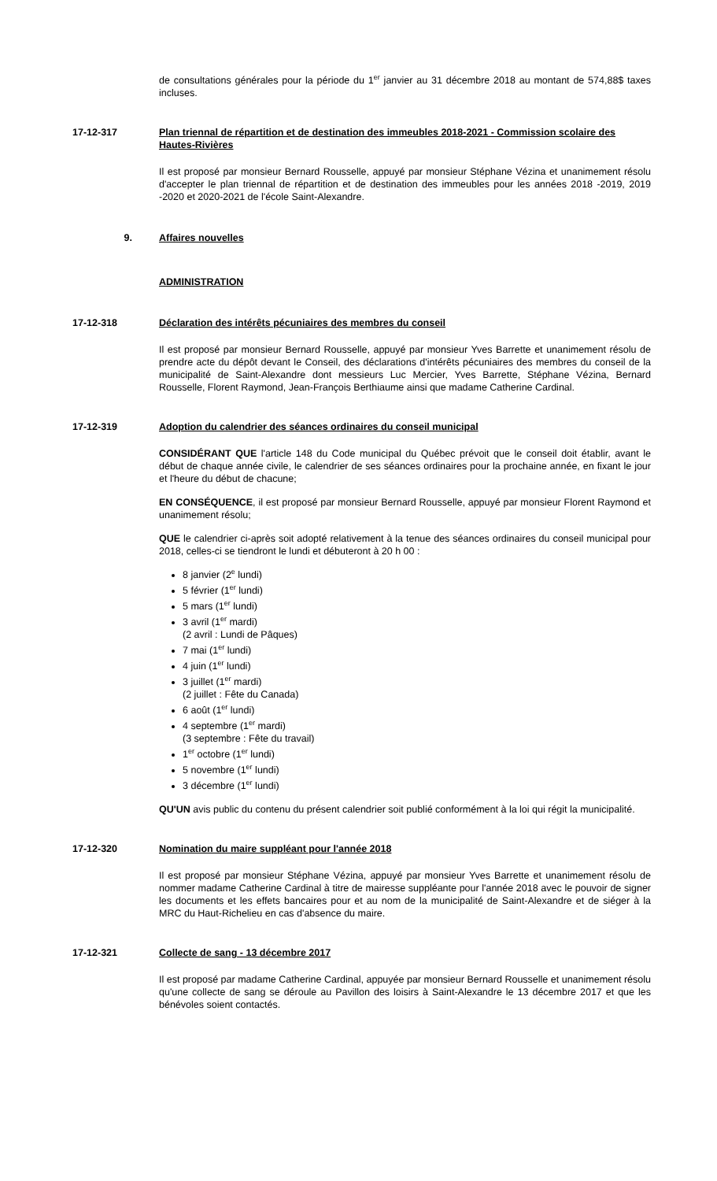de consultations générales pour la période du 1<sup>er</sup> janvier au 31 décembre 2018 au montant de 574,88$ taxes incluses.
17-12-317 Plan triennal de répartition et de destination des immeubles 2018-2021 - Commission scolaire des Hautes-Rivières
Il est proposé par monsieur Bernard Rousselle, appuyé par monsieur Stéphane Vézina et unanimement résolu d'accepter le plan triennal de répartition et de destination des immeubles pour les années 2018 -2019, 2019 -2020 et 2020-2021 de l'école Saint-Alexandre.
9. Affaires nouvelles
ADMINISTRATION
17-12-318 Déclaration des intérêts pécuniaires des membres du conseil
Il est proposé par monsieur Bernard Rousselle, appuyé par monsieur Yves Barrette et unanimement résolu de prendre acte du dépôt devant le Conseil, des déclarations d'intérêts pécuniaires des membres du conseil de la municipalité de Saint-Alexandre dont messieurs Luc Mercier, Yves Barrette, Stéphane Vézina, Bernard Rousselle, Florent Raymond, Jean-François Berthiaume ainsi que madame Catherine Cardinal.
17-12-319 Adoption du calendrier des séances ordinaires du conseil municipal
CONSIDÉRANT QUE l'article 148 du Code municipal du Québec prévoit que le conseil doit établir, avant le début de chaque année civile, le calendrier de ses séances ordinaires pour la prochaine année, en fixant le jour et l'heure du début de chacune;
EN CONSÉQUENCE, il est proposé par monsieur Bernard Rousselle, appuyé par monsieur Florent Raymond et unanimement résolu;
QUE le calendrier ci-après soit adopté relativement à la tenue des séances ordinaires du conseil municipal pour 2018, celles-ci se tiendront le lundi et débuteront à 20 h 00 :
8 janvier (2<sup>e</sup> lundi)
5 février (1<sup>er</sup> lundi)
5 mars (1<sup>er</sup> lundi)
3 avril (1<sup>er</sup> mardi)
(2 avril : Lundi de Pâques)
7 mai (1<sup>er</sup> lundi)
4 juin (1<sup>er</sup> lundi)
3 juillet (1<sup>er</sup> mardi)
(2 juillet : Fête du Canada)
6 août (1<sup>er</sup> lundi)
4 septembre (1<sup>er</sup> mardi)
(3 septembre : Fête du travail)
1<sup>er</sup> octobre (1<sup>er</sup> lundi)
5 novembre (1<sup>er</sup> lundi)
3 décembre (1<sup>er</sup> lundi)
QU'UN avis public du contenu du présent calendrier soit publié conformément à la loi qui régit la municipalité.
17-12-320 Nomination du maire suppléant pour l'année 2018
Il est proposé par monsieur Stéphane Vézina, appuyé par monsieur Yves Barrette et unanimement résolu de nommer madame Catherine Cardinal à titre de mairesse suppléante pour l'année 2018 avec le pouvoir de signer les documents et les effets bancaires pour et au nom de la municipalité de Saint-Alexandre et de siéger à la MRC du Haut-Richelieu en cas d'absence du maire.
17-12-321 Collecte de sang - 13 décembre 2017
Il est proposé par madame Catherine Cardinal, appuyée par monsieur Bernard Rousselle et unanimement résolu qu'une collecte de sang se déroule au Pavillon des loisirs à Saint-Alexandre le 13 décembre 2017 et que les bénévoles soient contactés.